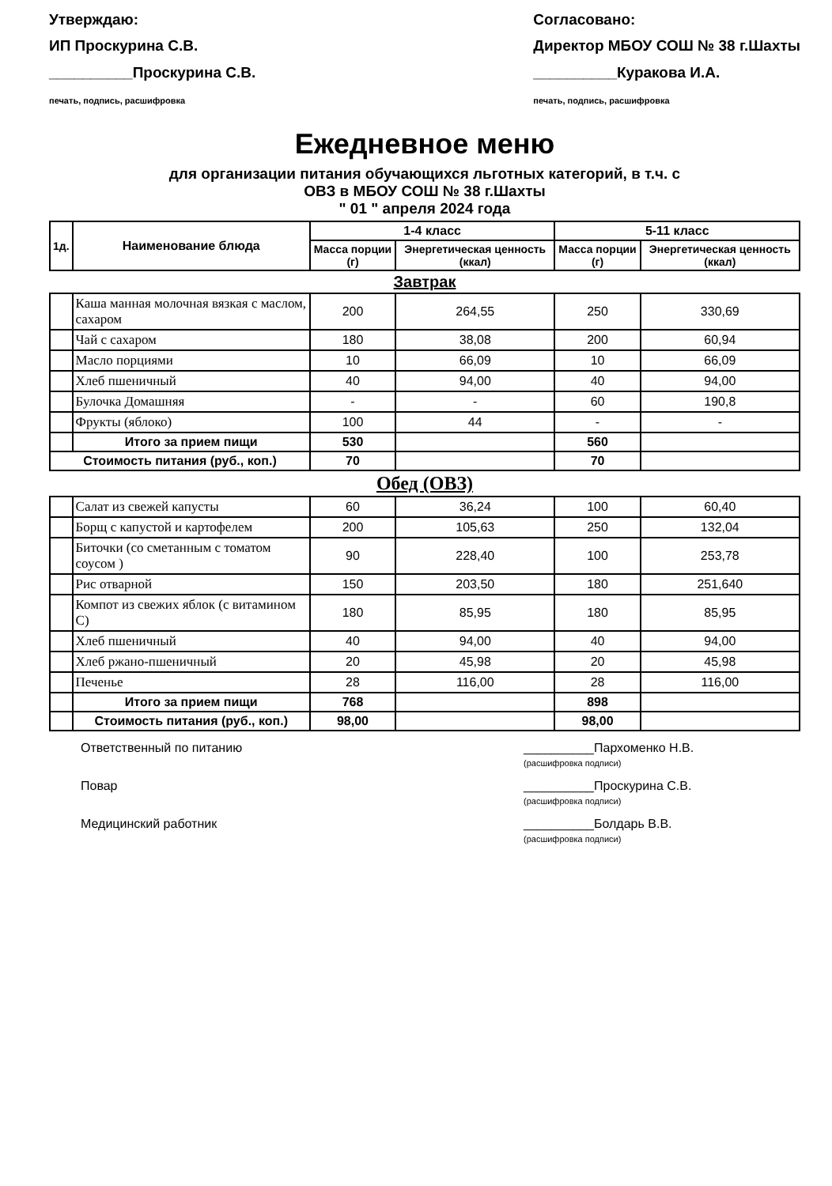Утверждаю:
ИП Проскурина С.В.
__________Проскурина С.В.
печать, подпись, расшифровка
Согласовано:
Директор МБОУ СОШ № 38 г.Шахты
__________Куракова И.А.
печать, подпись, расшифровка
Ежедневное меню
для организации питания обучающихся льготных категорий, в т.ч. с
ОВЗ в МБОУ СОШ № 38 г.Шахты
" 01 " апреля 2024 года
| 1д. | Наименование блюда | 1-4 класс | | 5-11 класс | |
| --- | --- | --- | --- | --- | --- |
| | | Масса порции (г) | Энергетическая ценность (ккал) | Масса порции (г) | Энергетическая ценность (ккал) |
| Завтрак | | | | | |
| | Каша манная молочная вязкая с маслом, сахаром | 200 | 264,55 | 250 | 330,69 |
| | Чай с сахаром | 180 | 38,08 | 200 | 60,94 |
| | Масло порциями | 10 | 66,09 | 10 | 66,09 |
| | Хлеб пшеничный | 40 | 94,00 | 40 | 94,00 |
| | Булочка Домашняя | - | - | 60 | 190,8 |
| | Фрукты (яблоко) | 100 | 44 | - | - |
| | Итого за прием пищи | 530 | | 560 | |
| Стоимость питания (руб., коп.) | | 70 | | 70 | |
| Обед (ОВЗ) | | | | | |
| | Салат из свежей капусты | 60 | 36,24 | 100 | 60,40 |
| | Борщ с капустой и картофелем | 200 | 105,63 | 250 | 132,04 |
| | Биточки (со сметанным с томатом соусом ) | 90 | 228,40 | 100 | 253,78 |
| | Рис отварной | 150 | 203,50 | 180 | 251,640 |
| | Компот из свежих яблок (с витамином С) | 180 | 85,95 | 180 | 85,95 |
| | Хлеб пшеничный | 40 | 94,00 | 40 | 94,00 |
| | Хлеб ржано-пшеничный | 20 | 45,98 | 20 | 45,98 |
| | Печенье | 28 | 116,00 | 28 | 116,00 |
| | Итого за прием пищи | 768 | | 898 | |
| | Стоимость питания (руб., коп.) | 98,00 | | 98,00 | |
Ответственный по питанию __________Пархоменко Н.В.
(расшифровка подписи)
Повар __________Проскурина С.В.
(расшифровка подписи)
Медицинский работник __________Болдарь В.В.
(расшифровка подписи)